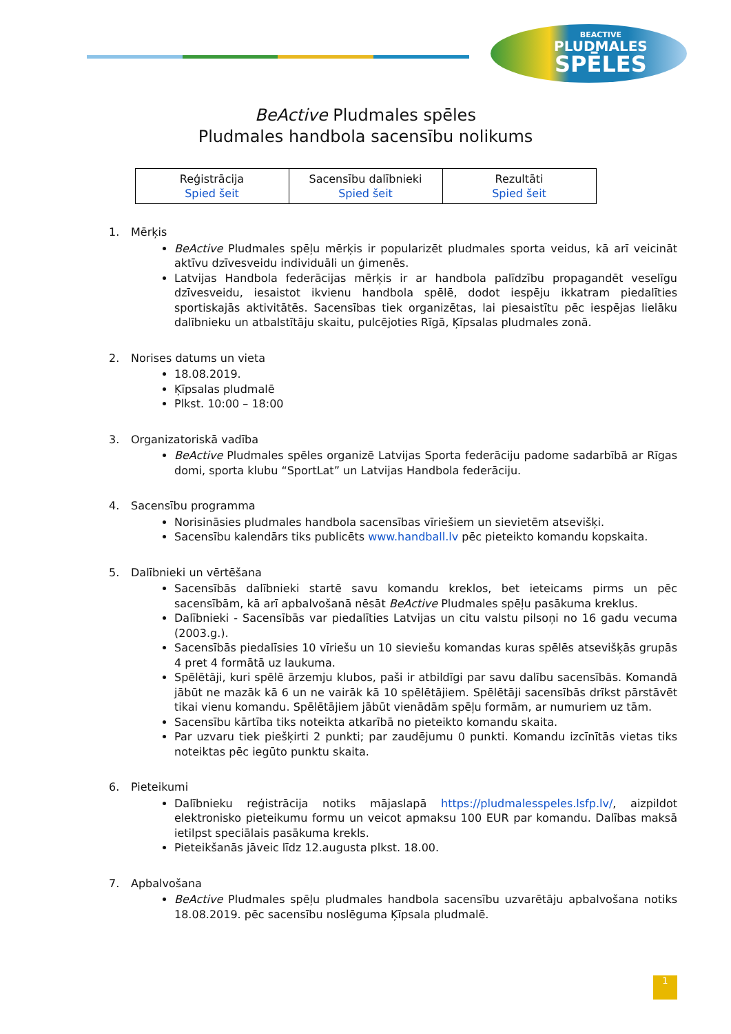BEACTIVE
PLUDMALES
SPĒLES
BeActive Pludmales spēles
Pludmales handbola sacensību nolikums
| Reģistrācija Spied šeit | Sacensību dalībnieki Spied šeit | Rezultāti Spied šeit |
1. Mērķis
BeActive Pludmales spēļu mērķis ir popularizēt pludmales sporta veidus, kā arī veicināt aktīvu dzīvesveidu individuāli un ģimenēs.
Latvijas Handbola federācijas mērķis ir ar handbola palīdzību propagandēt veselīgu dzīvesveidu, iesaistot ikvienu handbola spēlē, dodot iespēju ikkatram piedalīties sportiskajās aktivitātēs. Sacensības tiek organizētas, lai piesaistītu pēc iespējas lielāku dalībnieku un atbalstītāju skaitu, pulcējoties Rīgā, Ķīpsalas pludmales zonā.
2. Norises datums un vieta
18.08.2019.
Ķīpsalas pludmalē
Plkst. 10:00 – 18:00
3. Organizatoriskā vadība
BeActive Pludmales spēles organizē Latvijas Sporta federāciju padome sadarbībā ar Rīgas domi, sporta klubu “SportLat” un Latvijas Handbola federāciju.
4. Sacensību programma
Norisināsies pludmales handbola sacensības vīriešiem un sievietēm atsevišķi.
Sacensību kalendārs tiks publicēts www.handball.lv pēc pieteikto komandu kopskaita.
5. Dalībnieki un vērtēšana
Sacensībās dalībnieki startē savu komandu kreklos, bet ieteicams pirms un pēc sacensībām, kā arī apbalvošanā nēsāt BeActive Pludmales spēļu pasākuma kreklus.
Dalībnieki - Sacensībās var piedalīties Latvijas un citu valstu pilsoņi no 16 gadu vecuma (2003.g.).
Sacensībās piedalīsies 10 vīriešu un 10 sieviešu komandas kuras spēlēs atsevišķās grupās 4 pret 4 formātā uz laukuma.
Spēlētāji, kuri spēlē ārzemju klubos, paši ir atbildīgi par savu dalību sacensībās. Komandā jābūt ne mazāk kā 6 un ne vairāk kā 10 spēlētājiem. Spēlētāji sacensībās drīkst pārstāvēt tikai vienu komandu. Spēlētājiem jābūt vienādām spēļu formām, ar numuriem uz tām.
Sacensību kārtība tiks noteikta atkarībā no pieteikto komandu skaita.
Par uzvaru tiek piešķirti 2 punkti; par zaudējumu 0 punkti. Komandu izcīnītās vietas tiks noteiktas pēc iegūto punktu skaita.
6. Pieteikumi
Dalībnieku reģistrācija notiks mājaslapā https://pludmalesspeles.lsfp.lv/, aizpildot elektronisko pieteikumu formu un veicot apmaksu 100 EUR par komandu. Dalības maksā ietilpst speciālais pasākuma krekls.
Pieteikšanās jāveic līdz 12.augusta plkst. 18.00.
7. Apbalvošana
BeActive Pludmales spēļu pludmales handbola sacensību uzvarētāju apbalvošana notiks 18.08.2019. pēc sacensību noslēguma Ķīpsala pludmalē.
1